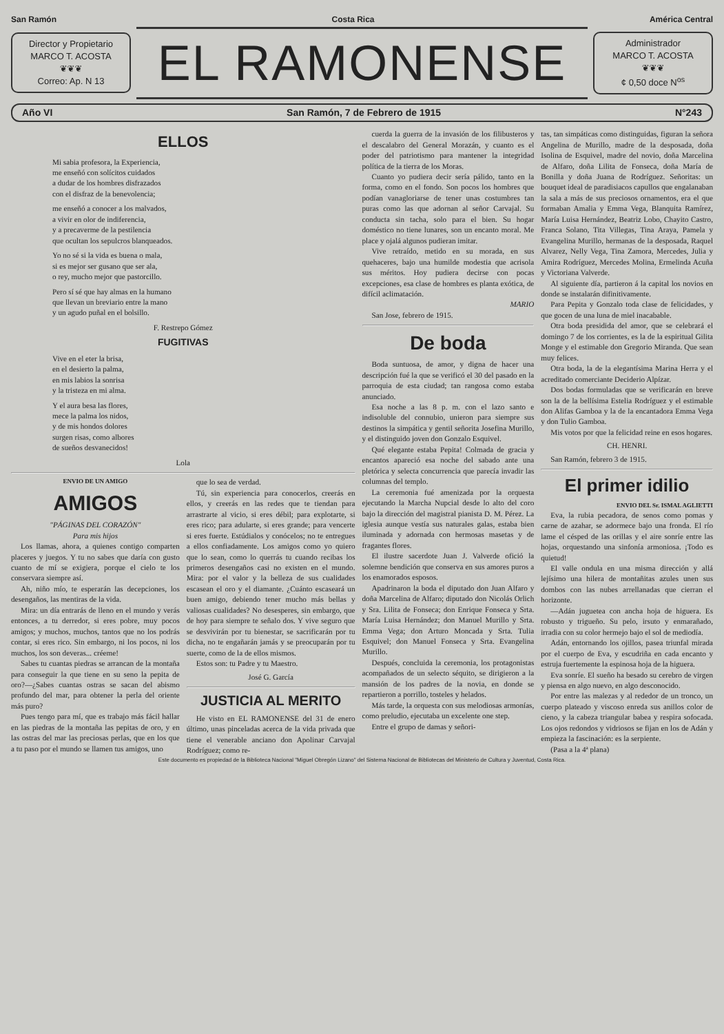San Ramón Costa Rica América Central
Director y Propietario
MARCO T. ACOSTA
❦❦❦
Correo: Ap. N 13
EL RAMONENSE
Administrador
MARCO T. ACOSTA
❦❦❦
¢ 0,50 doce N<sup>os</sup>
Año VI San Ramón, 7 de Febrero de 1915 N°243
ELLOS
Mi sabia profesora, la Experiencia,
me enseñó con solícitos cuidados
a dudar de los hombres disfrazados
con el disfraz de la benevolencia;
me enseñó a conocer a los malvados,
a vivir en olor de indiferencia,
y a precaverme de la pestilencia
que ocultan los sepulcros blanqueados.
Yo no sé si la vida es buena o mala,
si es mejor ser gusano que ser ala,
o rey, mucho mejor que pastorcillo.
Pero sí sé que hay almas en la humano
que llevan un breviario entre la mano
y un agudo puñal en el bolsillo.
F. Restrepo Gómez
FUGITIVAS
Vive en el eter la brisa,
en el desierto la palma,
en mis labios la sonrisa
y la tristeza en mi alma.
Y el aura besa las flores,
mece la palma los nidos,
y de mis hondos dolores
surgen risas, como albores
de sueños desvanecidos!
Lola
ENVIO DE UN AMIGO
AMIGOS
"PÁGINAS DEL CORAZÓN"
Para mis hijos
Los llamas, ahora, a quienes contigo comparten placeres y juegos. Y tu no sabes que daría con gusto cuanto de mí se exigiera, porque el cielo te los conservara siempre así.
Ah, niño mío, te esperarán las decepciones, los desengaños, las mentiras de la vida.
Mira: un día entrarás de lleno en el mundo y verás entonces, a tu derredor, si eres pobre, muy pocos amigos; y muchos, muchos, tantos que no los podrás contar, si eres rico. Sin embargo, ni los pocos, ni los muchos, los son deveras... créeme!
Sabes tu cuantas piedras se arrancan de la montaña para conseguir la que tiene en su seno la pepita de oro?—¿Sabes cuantas ostras se sacan del abismo profundo del mar, para obtener la perla del oriente más puro?
Pues tengo para mí, que es trabajo más fácil hallar en las piedras de la montaña las pepitas de oro, y en las ostras del mar las preciosas perlas, que en los que a tu paso por el mundo se llamen tus amigos, uno
que lo sea de verdad.
Tú, sin experiencia para conocerlos, creerás en ellos, y creerás en las redes que te tiendan para arrastrarte al vicio, si eres débil; para explotarte, si eres rico; para adularte, si eres grande; para vencerte si eres fuerte. Estúdialos y conócelos; no te entregues a ellos confiadamente. Los amigos como yo quiero que lo sean, como lo querrás tu cuando recibas los primeros desengaños casi no existen en el mundo. Mira: por el valor y la belleza de sus cualidades escasean el oro y el diamante. ¿Cuánto escaseará un buen amigo, debiendo tener mucho más bellas y valiosas cualidades? No desesperes, sin embargo, que de hoy para siempre te señalo dos. Y vive seguro que se desvivirán por tu bienestar, se sacrificarán por tu dicha, no te engañarán jamás y se preocuparán por tu suerte, como de la de ellos mismos.
Estos son: tu Padre y tu Maestro.
José G. García
JUSTICIA AL MERITO
He visto en EL RAMONENSE del 31 de enero último, unas pinceladas acerca de la vida privada que tiene el venerable anciano don Apolinar Carvajal Rodríguez; como re-
cuerda la guerra de la invasión de los filibusteros y el descalabro del General Morazán, y cuanto es el poder del patriotismo para mantener la integridad política de la tierra de los Moras.
Cuanto yo pudiera decir sería pálido, tanto en la forma, como en el fondo. Son pocos los hombres que podían vanagloriarse de tener unas costumbres tan puras como las que adornan al señor Carvajal. Su conducta sin tacha, solo para el bien. Su hogar doméstico no tiene lunares, son un encanto moral. Me place y ojalá algunos pudieran imitar.
Vive retraído, metido en su morada, en sus quehaceres, bajo una humilde modestia que acrisola sus méritos. Hoy pudiera decirse con pocas excepciones, esa clase de hombres es planta exótica, de difícil aclimatación.
MARIO
San Jose, febrero de 1915.
De boda
Boda suntuosa, de amor, y digna de hacer una descripción fué la que se verificó el 30 del pasado en la parroquia de esta ciudad; tan rangosa como estaba anunciado.
Esa noche a las 8 p. m. con el lazo santo e indisoluble del connubio, unieron para siempre sus destinos la simpática y gentil señorita Josefina Murillo, y el distinguido joven don Gonzalo Esquivel.
Qué elegante estaba Pepita! Colmada de gracia y encantos apareció esa noche del sabado ante una pletórica y selecta concurrencia que parecía invadir las columnas del templo.
La ceremonia fué amenizada por la orquesta ejecutando la Marcha Nupcial desde lo alto del coro bajo la dirección del magistral pianista D. M. Pérez. La iglesia aunque vestía sus naturales galas, estaba bien iluminada y adornada con hermosas masetas y de fragantes flores.
El ilustre sacerdote Juan J. Valverde ofició la solemne bendición que conserva en sus amores puros a los enamorados esposos.
Apadrinaron la boda el diputado don Juan Alfaro y doña Marcelina de Alfaro; diputado don Nicolás Orlich y Sra. Lilita de Fonseca; don Enrique Fonseca y Srta. María Luisa Hernández; don Manuel Murillo y Srta. Emma Vega; don Arturo Moncada y Srta. Tulia Esquivel; don Manuel Fonseca y Srta. Evangelina Murillo.
Después, concluida la ceremonia, los protagonistas acompañados de un selecto séquito, se dirigieron a la mansión de los padres de la novia, en donde se repartieron a porrillo, tosteles y helados.
Más tarde, la orquesta con sus melodiosas armonías, como preludio, ejecutaba un excelente one step.
Entre el grupo de damas y señori-
tas, tan simpáticas como distinguidas, figuran la señora Angelina de Murillo, madre de la desposada, doña Isolina de Esquivel, madre del novio, doña Marcelina de Alfaro, doña Lilita de Fonseca, doña María de Bonilla y doña Juana de Rodríguez. Señoritas: un bouquet ideal de paradisiacos capullos que engalanaban la sala a más de sus preciosos ornamentos, era el que formaban Amalia y Emma Vega, Blanquita Ramírez, María Luisa Hernández, Beatriz Lobo, Chayito Castro, Franca Solano, Tita Villegas, Tina Araya, Pamela y Evangelina Murillo, hermanas de la desposada, Raquel Alvarez, Nelly Vega, Tina Zamora, Mercedes, Julia y Amira Rodríguez, Mercedes Molina, Ermelinda Acuña y Victoriana Valverde.
Al siguiente día, partieron á la capital los novios en donde se instalarán difinitivamente.
Para Pepita y Gonzalo toda clase de felicidades, y que gocen de una luna de miel inacabable.
Otra boda presidida del amor, que se celebrará el domingo 7 de los corrientes, es la de la espiritual Gilita Monge y el estimable don Gregorio Miranda. Que sean muy felices.
Otra boda, la de la elegantísima Marina Herra y el acreditado comerciante Deciderio Alpízar.
Dos bodas formuladas que se verificarán en breve son la de la bellísima Estelia Rodríguez y el estimable don Alifas Gamboa y la de la encantadora Emma Vega y don Tulio Gamboa.
Mis votos por que la felicidad reine en esos hogares.
CH. HENRI.
San Ramón, febrero 3 de 1915.
El primer idilio
ENVIO DEL Sr. ISMAL AGLIETTI
Eva, la rubia pecadora, de senos como pomas y carne de azahar, se adormece bajo una fronda. El río lame el césped de las orillas y el aire sonríe entre las hojas, orquestando una sinfonía armoniosa. ¡Todo es quietud!
El valle ondula en una misma dirección y allá lejísimo una hilera de montañitas azules unen sus dombos con las nubes arrellanadas que cierran el horizonte.
—Adán juguetea con ancha hoja de higuera. Es robusto y trigueño. Su pelo, irsuto y enmarañado, irradia con su color hermejo bajo el sol de mediodía.
Adán, entornando los ojillos, pasea triunfal mirada por el cuerpo de Eva, y escudriña en cada encanto y estruja fuertemente la espinosa hoja de la higuera.
Eva sonríe. El sueño ha besado su cerebro de virgen y piensa en algo nuevo, en algo desconocido.
Por entre las malezas y al rededor de un tronco, un cuerpo plateado y viscoso enreda sus anillos color de cieno, y la cabeza triangular babea y respira sofocada. Los ojos redondos y vidriosos se fijan en los de Adán y empieza la fascinación: es la serpiente.
(Pasa a la 4ª plana)
Este documento es propiedad de la Biblioteca Nacional "Miguel Obregón Lizano" del Sistema Nacional de Bibliotecas del Ministerio de Cultura y Juventud, Costa Rica.